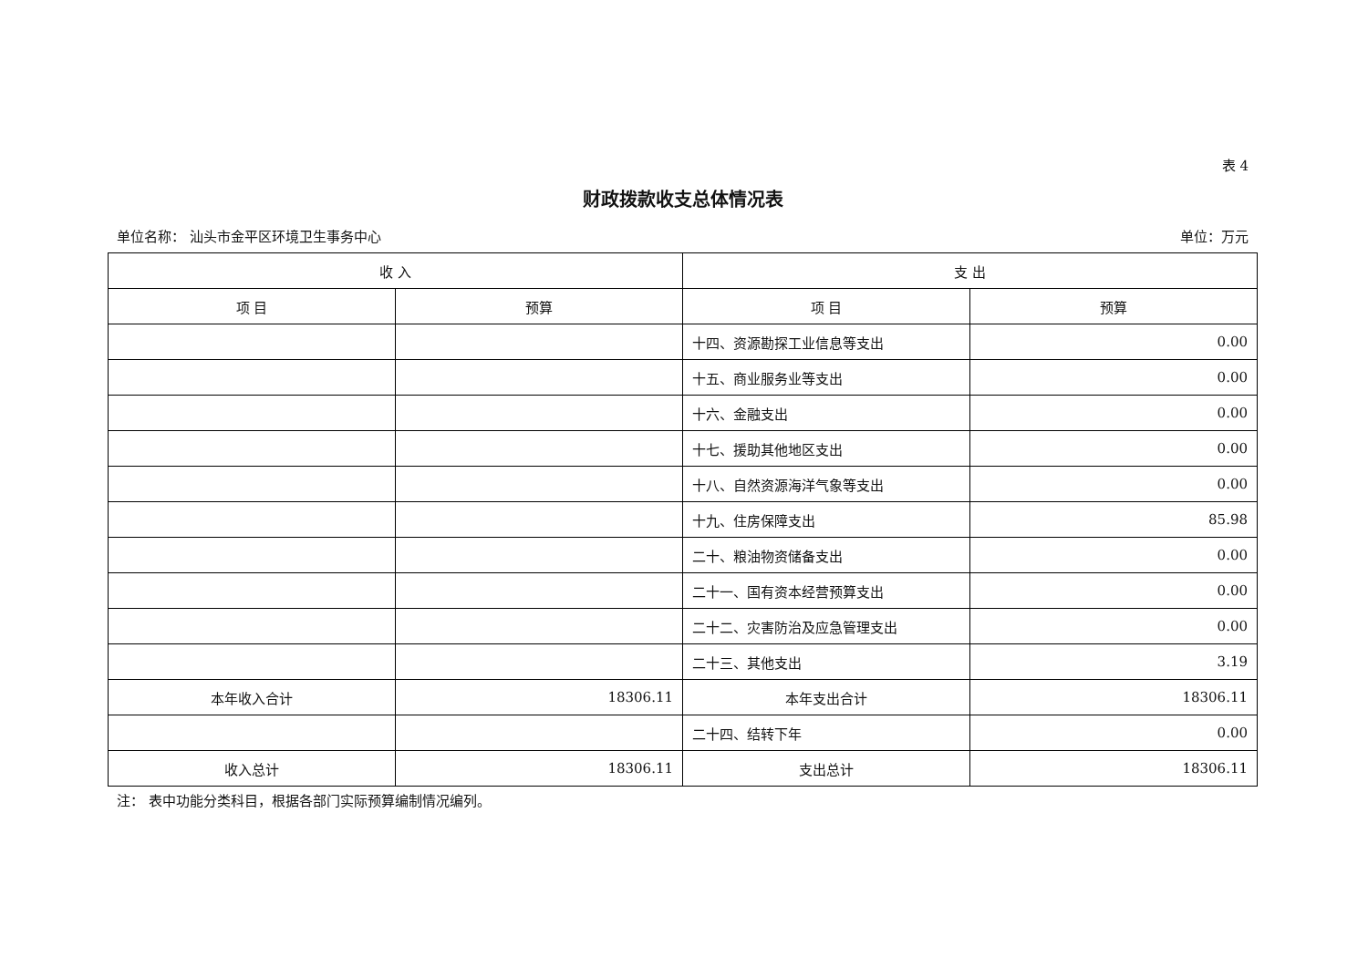表 4
财政拨款收支总体情况表
单位名称： 汕头市金平区环境卫生事务中心 单位：万元
| 收 入 | | 支 出 | |
| --- | --- | --- | --- |
| 项 目 | 预算 | 项 目 | 预算 |
| | | 十四、资源勘探工业信息等支出 | 0.00 |
| | | 十五、商业服务业等支出 | 0.00 |
| | | 十六、金融支出 | 0.00 |
| | | 十七、援助其他地区支出 | 0.00 |
| | | 十八、自然资源海洋气象等支出 | 0.00 |
| | | 十九、住房保障支出 | 85.98 |
| | | 二十、粮油物资储备支出 | 0.00 |
| | | 二十一、国有资本经营预算支出 | 0.00 |
| | | 二十二、灾害防治及应急管理支出 | 0.00 |
| | | 二十三、其他支出 | 3.19 |
| 本年收入合计 | 18306.11 | 本年支出合计 | 18306.11 |
| | | 二十四、结转下年 | 0.00 |
| 收入总计 | 18306.11 | 支出总计 | 18306.11 |
注： 表中功能分类科目，根据各部门实际预算编制情况编列。